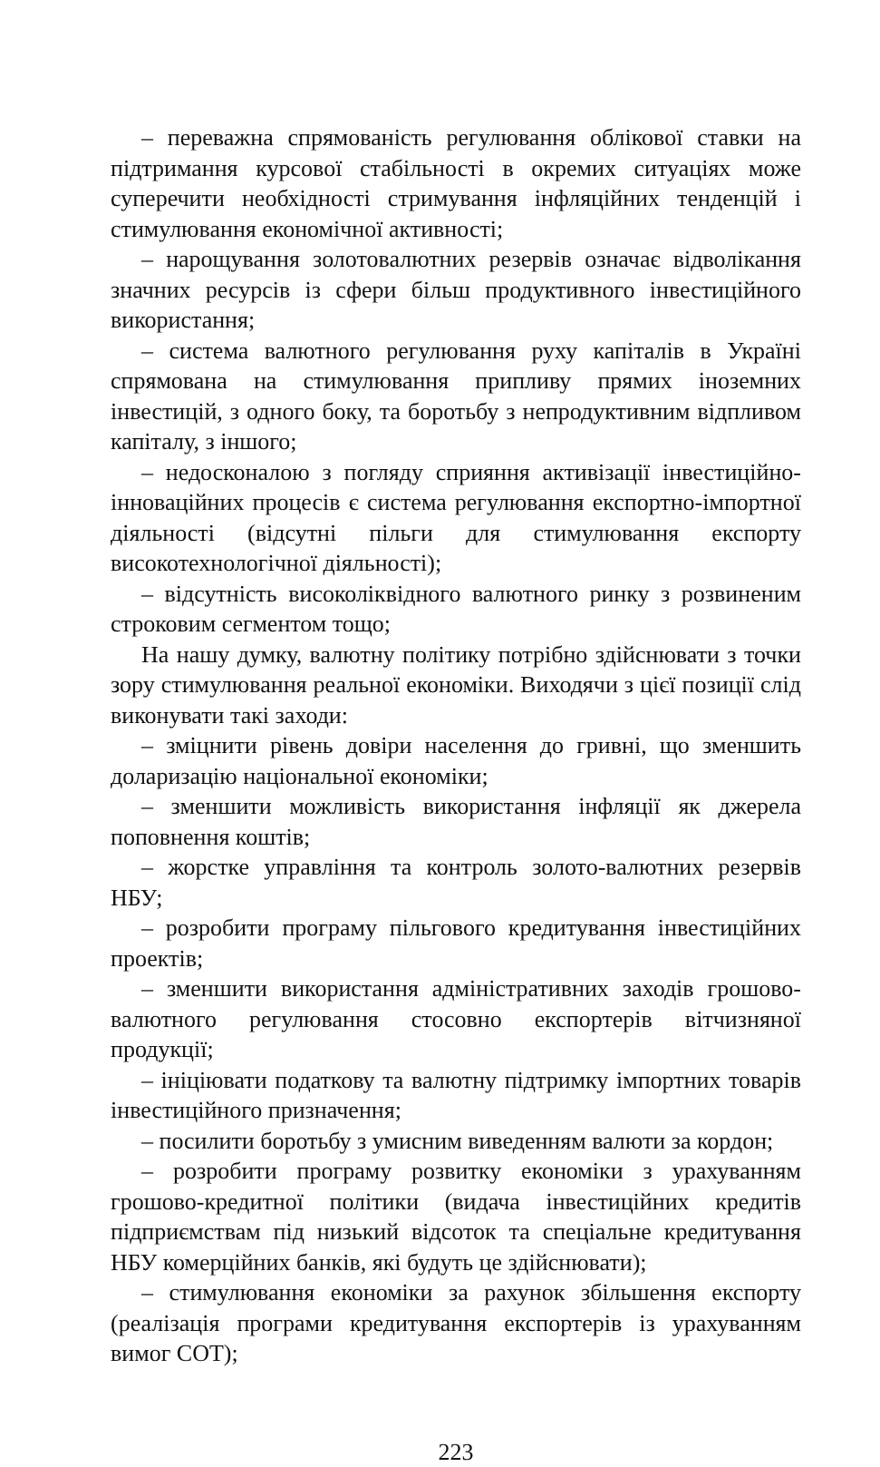– переважна спрямованість регулювання облікової ставки на підтримання курсової стабільності в окремих ситуаціях може суперечити необхідності стримування інфляційних тенденцій і стимулювання економічної активності;
– нарощування золотовалютних резервів означає відволікання значних ресурсів із сфери більш продуктивного інвестиційного використання;
– система валютного регулювання руху капіталів в Україні спрямована на стимулювання припливу прямих іноземних інвестицій, з одного боку, та боротьбу з непродуктивним відпливом капіталу, з іншого;
– недосконалою з погляду сприяння активізації інвестиційно-інноваційних процесів є система регулювання експортно-імпортної діяльності (відсутні пільги для стимулювання експорту високотехнологічної діяльності);
– відсутність високоліквідного валютного ринку з розвиненим строковим сегментом тощо;
На нашу думку, валютну політику потрібно здійснювати з точки зору стимулювання реальної економіки. Виходячи з цієї позиції слід виконувати такі заходи:
– зміцнити рівень довіри населення до гривні, що зменшить доларизацію національної економіки;
– зменшити можливість використання інфляції як джерела поповнення коштів;
– жорстке управління та контроль золото-валютних резервів НБУ;
– розробити програму пільгового кредитування інвестиційних проектів;
– зменшити використання адміністративних заходів грошово-валютного регулювання стосовно експортерів вітчизняної продукції;
– ініціювати податкову та валютну підтримку імпортних товарів інвестиційного призначення;
– посилити боротьбу з умисним виведенням валюти за кордон;
– розробити програму розвитку економіки з урахуванням грошово-кредитної політики (видача інвестиційних кредитів підприємствам під низький відсоток та спеціальне кредитування НБУ комерційних банків, які будуть це здійснювати);
– стимулювання економіки за рахунок збільшення експорту (реалізація програми кредитування експортерів із урахуванням вимог СОТ);
223